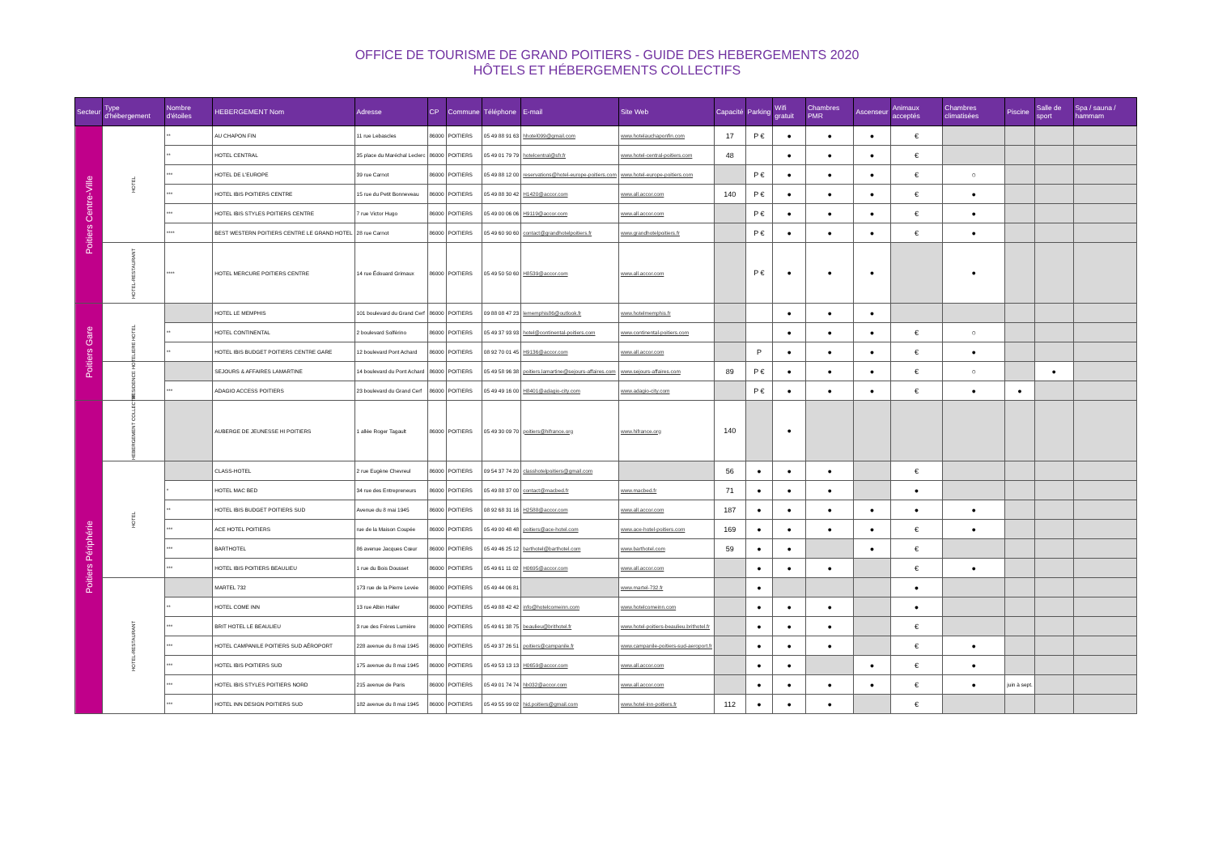OFFICE DE TOURISME DE GRAND POITIERS - GUIDE DES HEBERGEMENTS 2020
HÔTELS ET HÉBERGEMENTS COLLECTIFS
| Secteur | Type d'hébergement | Nombre d'étoiles | HEBERGEMENT Nom | Adresse | CP | Commune | Téléphone | E-mail | Site Web | Capacité | Parking | Wifi gratuit | Chambres PMR | Ascenseur | Animaux acceptés | Chambres climatisées | Piscine | Salle de sport | Spa / sauna / hammam |
| --- | --- | --- | --- | --- | --- | --- | --- | --- | --- | --- | --- | --- | --- | --- | --- | --- | --- | --- | --- |
| Poitiers Centre-Ville | HOTEL | ** | AU CHAPON FIN | 11 rue Lebascles | 86000 | POITIERS | 05 49 88 91 63 | hhotel099@gmail.com | www.hotelauchaponfin.com | 17 | P € | ● | ● | ● | € | | | | |
| | | ** | HOTEL CENTRAL | 35 place du Maréchal Leclerc | 86000 | POITIERS | 05 49 01 79 79 | hotelcentral@sfr.fr | www.hotel-central-poitiers.com | 48 | | ● | ● | ● | € | | | | |
| | | *** | HOTEL DE L'EUROPE | 39 rue Carnot | 86000 | POITIERS | 05 49 88 12 00 | reservations@hotel-europe-poitiers.com | www.hotel-europe-poitiers.com | | P € | ● | ● | ● | € | ○ | | | |
| | | *** | HOTEL IBIS POITIERS CENTRE | 15 rue du Petit Bonneveau | 86000 | POITIERS | 05 49 88 30 42 | H1420@accor.com | www.all.accor.com | 140 | P € | ● | ● | ● | € | ● | | | |
| | | *** | HOTEL IBIS STYLES POITIERS CENTRE | 7 rue Victor Hugo | 86000 | POITIERS | 05 49 00 06 06 | H9119@accor.com | www.all.accor.com | | P € | ● | ● | ● | € | ● | | | |
| | | **** | BEST WESTERN POITIERS CENTRE LE GRAND HOTEL | 28 rue Carnot | 86000 | POITIERS | 05 49 60 90 60 | contact@grandhotelpoitiers.fr | www.grandhotelpoitiers.fr | | P € | ● | ● | ● | € | ● | | | |
| | HOTEL-RESTAURANT | **** | HOTEL MERCURE POITIERS CENTRE | 14 rue Édouard Grimaux | 86000 | POITIERS | 05 49 50 50 60 | H8539@accor.com | www.all.accor.com | | P € | ● | ● | ● | | ● | | | |
| Poitiers Gare | HOTEL | | HOTEL LE MEMPHIS | 101 boulevard du Grand Cerf | 86000 | POITIERS | 09 88 08 47 23 | lememphis86@outlook.fr | www.hotelmemphis.fr | | | ● | ● | ● | | | | | |
| | | ** | HOTEL CONTINENTAL | 2 boulevard Solférino | 86000 | POITIERS | 05 49 37 93 93 | hotel@continental-poitiers.com | www.continental-poitiers.com | | | ● | ● | ● | € | ○ | | | |
| | | ** | HOTEL IBIS BUDGET POITIERS CENTRE GARE | 12 boulevard Pont Achard | 86000 | POITIERS | 08 92 70 01 45 | H9136@accor.com | www.all.accor.com | | P | ● | ● | ● | € | ● | | | |
| | RESIDENCE HOTELIERE | | SEJOURS & AFFAIRES LAMARTINE | 14 boulevard du Pont Achard | 86000 | POITIERS | 05 49 58 96 38 | poitiers.lamartine@sejours-affaires.com | www.sejours-affaires.com | 89 | P € | ● | ● | ● | € | ○ | | ● | |
| | | *** | ADAGIO ACCESS POITIERS | 23 boulevard du Grand Cerf | 86000 | POITIERS | 05 49 49 16 00 | H8401@adagio-city.com | www.adagio-city.com | | P € | ● | ● | ● | € | ● | ● | | |
| Poitiers Périphérie | HEBERGEMENT COLLECTIF | | AUBERGE DE JEUNESSE HI POITIERS | 1 allée Roger Tagault | 86000 | POITIERS | 05 49 30 09 70 | poitiers@hifrance.org | www.hifrance.org | 140 | | ● | | | | | | | |
| | HOTEL | | CLASS-HOTEL | 2 rue Eugène Chevreul | 86000 | POITIERS | 09 54 37 74 20 | classhotelpoitiers@gmail.com | | 56 | ● | ● | ● | | € | | | | |
| | | * | HOTEL MAC BED | 34 rue des Entrepreneurs | 86000 | POITIERS | 05 49 88 37 00 | contact@macbed.fr | www.macbed.fr | 71 | ● | ● | ● | | ● | | | | |
| | | ** | HOTEL IBIS BUDGET POITIERS SUD | Avenue du 8 mai 1945 | 86000 | POITIERS | 08 92 68 31 16 | H2588@accor.com | www.all.accor.com | 187 | ● | ● | ● | ● | ● | ● | | | |
| | | *** | ACE HOTEL POITIERS | rue de la Maison Coupée | 86000 | POITIERS | 05 49 00 48 48 | poitiers@ace-hotel.com | www.ace-hotel-poitiers.com | 169 | ● | ● | ● | ● | € | ● | | | |
| | | *** | BARTHOTEL | 86 avenue Jacques Cœur | 86000 | POITIERS | 05 49 46 25 12 | barthotel@barthotel.com | www.barthotel.com | 59 | ● | ● | | ● | € | | | | |
| | | *** | HOTEL IBIS POITIERS BEAULIEU | 1 rue du Bois Dousset | 86000 | POITIERS | 05 49 61 11 02 | H0695@accor.com | www.all.accor.com | | ● | ● | ● | | € | ● | | | |
| | HOTEL-RESTAURANT | | MARTEL 732 | 173 rue de la Pierre Levée | 86000 | POITIERS | 05 49 44 06 81 | | www.martel-732.fr | | ● | | | | ● | | | | |
| | | ** | HOTEL COME INN | 13 rue Albin Haller | 86000 | POITIERS | 05 49 88 42 42 | info@hotelcomeinn.com | www.hotelcomeinn.com | | ● | ● | ● | | ● | | | | |
| | | *** | BRIT HOTEL LE BEAULIEU | 3 rue des Frères Lumière | 86000 | POITIERS | 05 49 61 38 75 | beaulieu@brithotel.fr | www.hotel-poitiers-beaulieu.brithotel.fr | | ● | ● | ● | | € | | | | |
| | | *** | HOTEL CAMPANILE POITIERS SUD AÉROPORT | 228 avenue du 8 mai 1945 | 86000 | POITIERS | 05 49 37 26 51 | poitiers@campanile.fr | www.campanile-poitiers-sud-aeroport.fr | | ● | ● | ● | | € | ● | | | |
| | | *** | HOTEL IBIS POITIERS SUD | 175 avenue du 8 mai 1945 | 86000 | POITIERS | 05 49 53 13 13 | H0659@accor.com | www.all.accor.com | | ● | ● | | ● | € | ● | | | |
| | | *** | HOTEL IBIS STYLES POITIERS NORD | 215 avenue de Paris | 86000 | POITIERS | 05 49 01 74 74 | hb032@accor.com | www.all.accor.com | | ● | ● | ● | ● | € | ● | juin à sept. | | |
| | | *** | HOTEL INN DESIGN POITIERS SUD | 182 avenue du 8 mai 1945 | 86000 | POITIERS | 05 49 55 99 02 | hid.poitiers@gmail.com | www.hotel-inn-poitiers.fr | 112 | ● | ● | ● | | € | | | | |